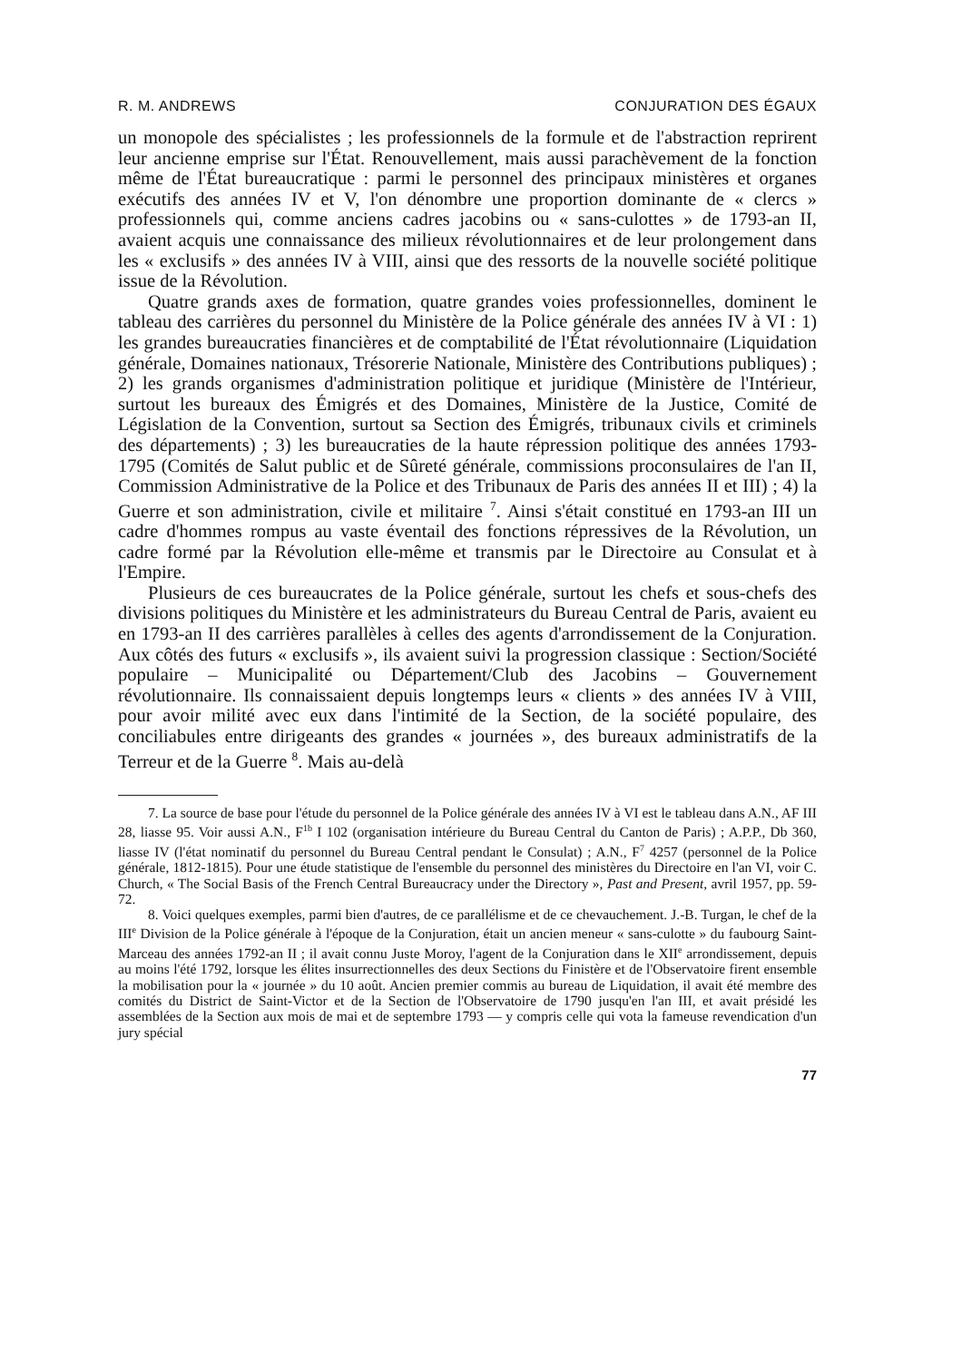R. M. ANDREWS CONJURATION DES ÉGAUX
un monopole des spécialistes ; les professionnels de la formule et de l'abstraction reprirent leur ancienne emprise sur l'État. Renouvellement, mais aussi parachèvement de la fonction même de l'État bureaucratique : parmi le personnel des principaux ministères et organes exécutifs des années IV et V, l'on dénombre une proportion dominante de « clercs » professionnels qui, comme anciens cadres jacobins ou « sans-culottes » de 1793-an II, avaient acquis une connaissance des milieux révolutionnaires et de leur prolongement dans les « exclusifs » des années IV à VIII, ainsi que des ressorts de la nouvelle société politique issue de la Révolution.
Quatre grands axes de formation, quatre grandes voies professionnelles, dominent le tableau des carrières du personnel du Ministère de la Police générale des années IV à VI : 1) les grandes bureaucraties financières et de comptabilité de l'État révolutionnaire (Liquidation générale, Domaines nationaux, Trésorerie Nationale, Ministère des Contributions publiques) ; 2) les grands organismes d'administration politique et juridique (Ministère de l'Intérieur, surtout les bureaux des Émigrés et des Domaines, Ministère de la Justice, Comité de Législation de la Convention, surtout sa Section des Émigrés, tribunaux civils et criminels des départements) ; 3) les bureaucraties de la haute répression politique des années 1793-1795 (Comités de Salut public et de Sûreté générale, commissions proconsulaires de l'an II, Commission Administrative de la Police et des Tribunaux de Paris des années II et III) ; 4) la Guerre et son administration, civile et militaire <sup>7</sup>. Ainsi s'était constitué en 1793-an III un cadre d'hommes rompus au vaste éventail des fonctions répressives de la Révolution, un cadre formé par la Révolution elle-même et transmis par le Directoire au Consulat et à l'Empire.
Plusieurs de ces bureaucrates de la Police générale, surtout les chefs et sous-chefs des divisions politiques du Ministère et les administrateurs du Bureau Central de Paris, avaient eu en 1793-an II des carrières parallèles à celles des agents d'arrondissement de la Conjuration. Aux côtés des futurs « exclusifs », ils avaient suivi la progression classique : Section/Société populaire – Municipalité ou Département/Club des Jacobins – Gouvernement révolutionnaire. Ils connaissaient depuis longtemps leurs « clients » des années IV à VIII, pour avoir milité avec eux dans l'intimité de la Section, de la société populaire, des conciliabules entre dirigeants des grandes « journées », des bureaux administratifs de la Terreur et de la Guerre <sup>8</sup>. Mais au-delà
7. La source de base pour l'étude du personnel de la Police générale des années IV à VI est le tableau dans A.N., AF III 28, liasse 95. Voir aussi A.N., F<sup>1b</sup> I 102 (organisation intérieure du Bureau Central du Canton de Paris) ; A.P.P., Db 360, liasse IV (l'état nominatif du personnel du Bureau Central pendant le Consulat) ; A.N., F<sup>7</sup> 4257 (personnel de la Police générale, 1812-1815). Pour une étude statistique de l'ensemble du personnel des ministères du Directoire en l'an VI, voir C. Church, « The Social Basis of the French Central Bureaucracy under the Directory », Past and Present, avril 1957, pp. 59-72.
8. Voici quelques exemples, parmi bien d'autres, de ce parallélisme et de ce chevauchement. J.-B. Turgan, le chef de la III<sup>e</sup> Division de la Police générale à l'époque de la Conjuration, était un ancien meneur « sans-culotte » du faubourg Saint-Marceau des années 1792-an II ; il avait connu Juste Moroy, l'agent de la Conjuration dans le XII<sup>e</sup> arrondissement, depuis au moins l'été 1792, lorsque les élites insurrectionnelles des deux Sections du Finistère et de l'Observatoire firent ensemble la mobilisation pour la « journée » du 10 août. Ancien premier commis au bureau de Liquidation, il avait été membre des comités du District de Saint-Victor et de la Section de l'Observatoire de 1790 jusqu'en l'an III, et avait présidé les assemblées de la Section aux mois de mai et de septembre 1793 — y compris celle qui vota la fameuse revendication d'un jury spécial
77